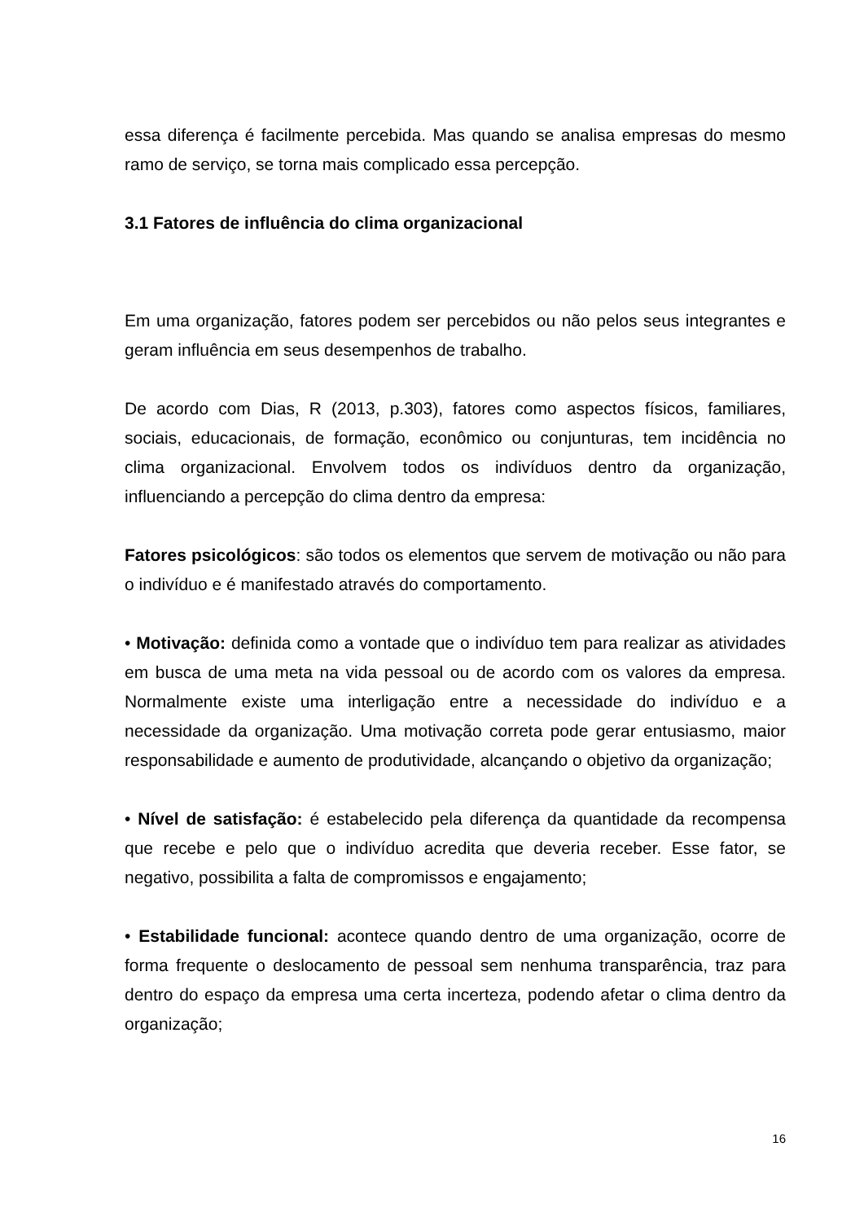essa diferença é facilmente percebida. Mas quando se analisa empresas do mesmo ramo de serviço, se torna mais complicado essa percepção.
3.1 Fatores de influência do clima organizacional
Em uma organização, fatores podem ser percebidos ou não pelos seus integrantes e geram influência em seus desempenhos de trabalho.
De acordo com Dias, R (2013, p.303), fatores como aspectos físicos, familiares, sociais, educacionais, de formação, econômico ou conjunturas, tem incidência no clima organizacional. Envolvem todos os indivíduos dentro da organização, influenciando a percepção do clima dentro da empresa:
Fatores psicológicos: são todos os elementos que servem de motivação ou não para o indivíduo e é manifestado através do comportamento.
• Motivação: definida como a vontade que o indivíduo tem para realizar as atividades em busca de uma meta na vida pessoal ou de acordo com os valores da empresa. Normalmente existe uma interligação entre a necessidade do indivíduo e a necessidade da organização. Uma motivação correta pode gerar entusiasmo, maior responsabilidade e aumento de produtividade, alcançando o objetivo da organização;
• Nível de satisfação: é estabelecido pela diferença da quantidade da recompensa que recebe e pelo que o indivíduo acredita que deveria receber. Esse fator, se negativo, possibilita a falta de compromissos e engajamento;
• Estabilidade funcional: acontece quando dentro de uma organização, ocorre de forma frequente o deslocamento de pessoal sem nenhuma transparência, traz para dentro do espaço da empresa uma certa incerteza, podendo afetar o clima dentro da organização;
16